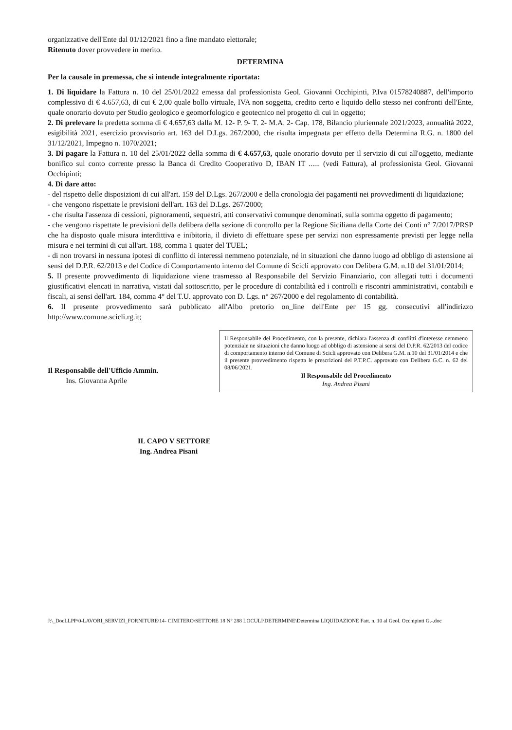organizzative dell'Ente dal 01/12/2021 fino a fine mandato elettorale;
Ritenuto dover provvedere in merito.
DETERMINA
Per la causale in premessa, che si intende integralmente riportata:
1. Di liquidare la Fattura n. 10 del 25/01/2022 emessa dal professionista Geol. Giovanni Occhipinti, P.Iva 01578240887, dell'importo complessivo di € 4.657,63, di cui € 2,00 quale bollo virtuale, IVA non soggetta, credito certo e liquido dello stesso nei confronti dell'Ente, quale onorario dovuto per Studio geologico e geomorfologico e geotecnico nel progetto di cui in oggetto;
2. Di prelevare la predetta somma di € 4.657,63 dalla M. 12- P. 9- T. 2- M.A. 2- Cap. 178, Bilancio pluriennale 2021/2023, annualità 2022, esigibilità 2021, esercizio provvisorio art. 163 del D.Lgs. 267/2000, che risulta impegnata per effetto della Determina R.G. n. 1800 del 31/12/2021, Impegno n. 1070/2021;
3. Di pagare la Fattura n. 10 del 25/01/2022 della somma di € 4.657,63, quale onorario dovuto per il servizio di cui all'oggetto, mediante bonifico sul conto corrente presso la Banca di Credito Cooperativo D, IBAN IT ...... (vedi Fattura), al professionista Geol. Giovanni Occhipinti;
4. Di dare atto:
- del rispetto delle disposizioni di cui all'art. 159 del D.Lgs. 267/2000 e della cronologia dei pagamenti nei provvedimenti di liquidazione;
- che vengono rispettate le previsioni dell'art. 163 del D.Lgs. 267/2000;
- che risulta l'assenza di cessioni, pignoramenti, sequestri, atti conservativi comunque denominati, sulla somma oggetto di pagamento;
- che vengono rispettate le previsioni della delibera della sezione di controllo per la Regione Siciliana della Corte dei Conti n° 7/2017/PRSP che ha disposto quale misura interdittiva e inibitoria, il divieto di effettuare spese per servizi non espressamente previsti per legge nella misura e nei termini di cui all'art. 188, comma 1 quater del TUEL;
- di non trovarsi in nessuna ipotesi di conflitto di interessi nemmeno potenziale, né in situazioni che danno luogo ad obbligo di astensione ai sensi del D.P.R. 62/2013 e del Codice di Comportamento interno del Comune di Scicli approvato con Delibera G.M. n.10 del 31/01/2014;
5. Il presente provvedimento di liquidazione viene trasmesso al Responsabile del Servizio Finanziario, con allegati tutti i documenti giustificativi elencati in narrativa, vistati dal sottoscritto, per le procedure di contabilità ed i controlli e riscontri amministrativi, contabili e fiscali, ai sensi dell'art. 184, comma 4° del T.U. approvato con D. Lgs. n° 267/2000 e del regolamento di contabilità.
6. Il presente provvedimento sarà pubblicato all'Albo pretorio on_line dell'Ente per 15 gg. consecutivi all'indirizzo http://www.comune.scicli.rg.it;
Il Responsabile dell'Ufficio Ammin.
Ins. Giovanna Aprile
Il Responsabile del Procedimento, con la presente, dichiara l'assenza di conflitti d'interesse nemmeno potenziale ne situazioni che danno luogo ad obbligo di astensione ai sensi del D.P.R. 62/2013 del codice di comportamento interno del Comune di Scicli approvato con Delibera G.M. n.10 del 31/01/2014 e che il presente provvedimento rispetta le prescrizioni del P.T.P.C. approvato con Delibera G.C. n. 62 del 08/06/2021.
Il Responsabile del Procedimento
Ing. Andrea Pisani
IL CAPO V SETTORE
Ing. Andrea Pisani
J:\_DocLLPP\0-LAVORI_SERVIZI_FORNITURE\14- CIMITERO\SETTORE 18 N° 288 LOCULI\DETERMINE\Determina LIQUIDAZIONE Fatt. n. 10 al Geol. Occhipinti G.-.doc